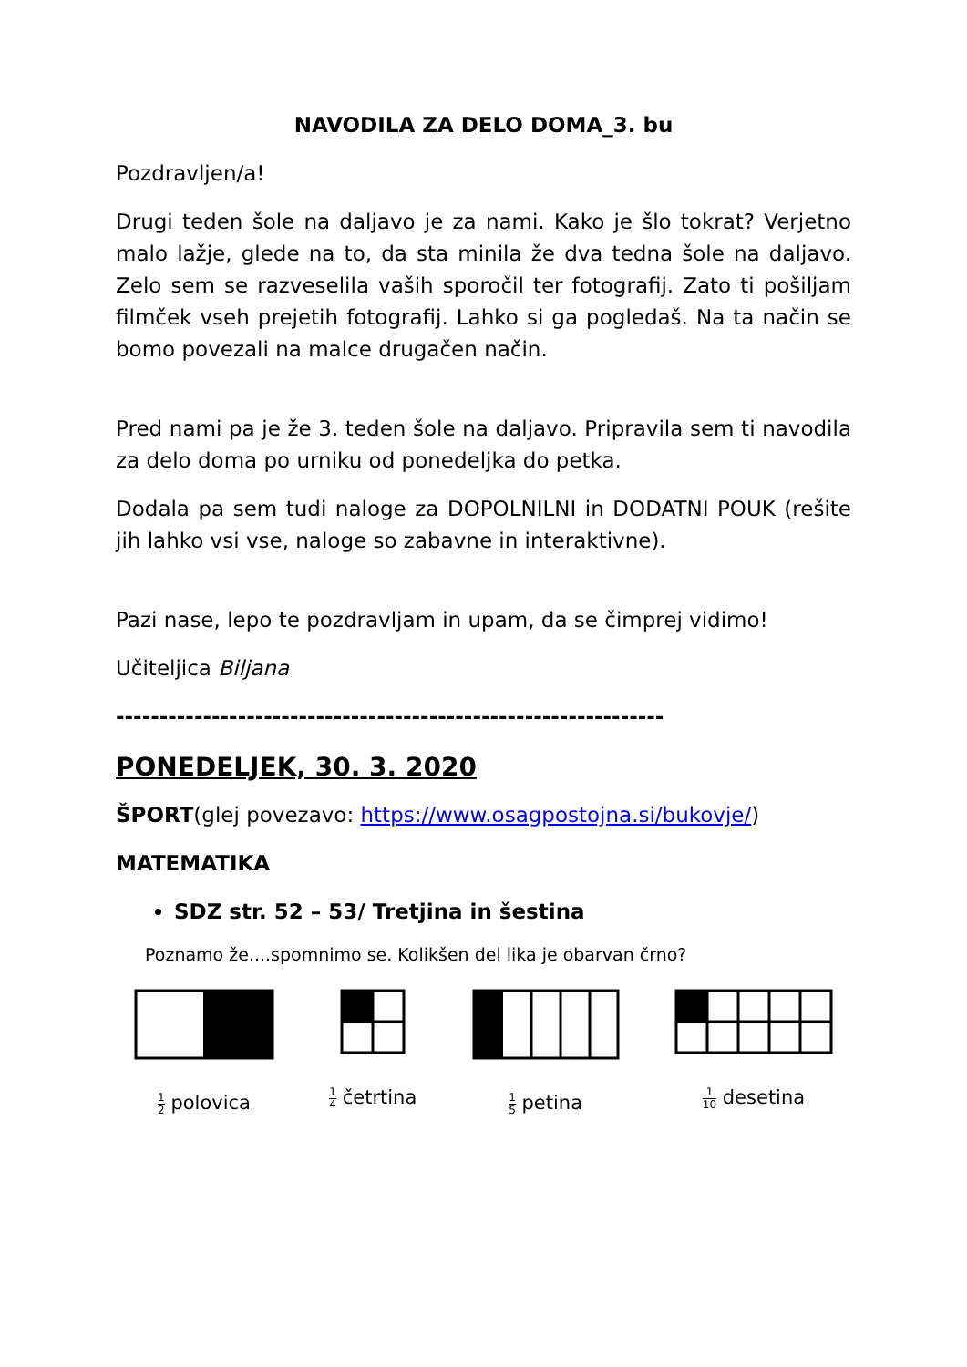NAVODILA ZA DELO DOMA_3. bu
Pozdravljen/a!
Drugi teden šole na daljavo je za nami. Kako je šlo tokrat? Verjetno malo lažje, glede na to, da sta minila že dva tedna šole na daljavo. Zelo sem se razveselila vaših sporočil ter fotografij. Zato ti pošiljam filmček vseh prejetih fotografij. Lahko si ga pogledaš. Na ta način se bomo povezali na malce drugačen način.
Pred nami pa je že 3. teden šole na daljavo. Pripravila sem ti navodila za delo doma po urniku od ponedeljka do petka.
Dodala pa sem tudi naloge za DOPOLNILNI in DODATNI POUK (rešite jih lahko vsi vse, naloge so zabavne in interaktivne).
Pazi nase, lepo te pozdravljam in upam, da se čimprej vidimo!
Učiteljica Biljana
---------------------------------------------------------------
PONEDELJEK, 30. 3. 2020
ŠPORT(glej povezavo: https://www.osagpostojna.si/bukovje/)
MATEMATIKA
SDZ str. 52 – 53/ Tretjina in šestina
Poznamo že....spomnimo se. Kolikšen del lika je obarvan črno?
1 2 polovica
1 4 četrtina
1 5 petina
1 10 desetina